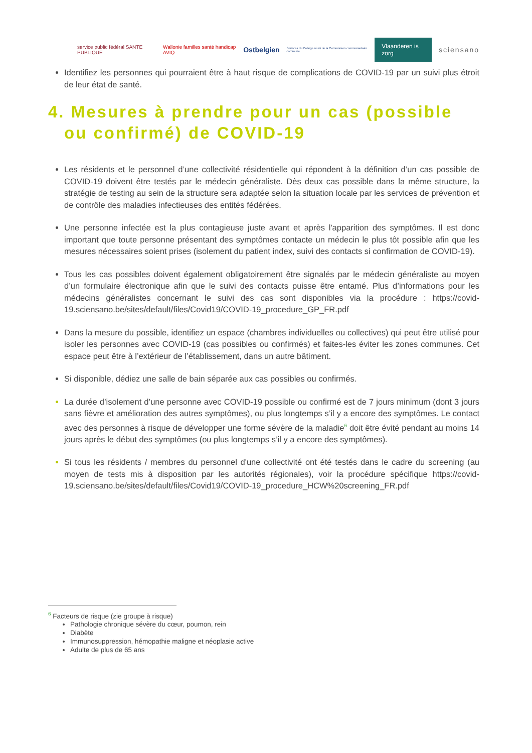service public fédéral SANTE PUBLIQUE Wallonie familles santé handicap AVIQ Ostbelgien Services du Collège réuni de la Commission communautaire commune Vlaanderen is zorg sciensano
Identifiez les personnes qui pourraient être à haut risque de complications de COVID-19 par un suivi plus étroit de leur état de santé.
4. Mesures à prendre pour un cas (possible ou confirmé) de COVID-19
Les résidents et le personnel d’une collectivité résidentielle qui répondent à la définition d’un cas possible de COVID-19 doivent être testés par le médecin généraliste. Dès deux cas possible dans la même structure, la stratégie de testing au sein de la structure sera adaptée selon la situation locale par les services de prévention et de contrôle des maladies infectieuses des entités fédérées.
Une personne infectée est la plus contagieuse juste avant et après l'apparition des symptômes. Il est donc important que toute personne présentant des symptômes contacte un médecin le plus tôt possible afin que les mesures nécessaires soient prises (isolement du patient index, suivi des contacts si confirmation de COVID-19).
Tous les cas possibles doivent également obligatoirement être signalés par le médecin généraliste au moyen d’un formulaire électronique afin que le suivi des contacts puisse être entamé. Plus d’informations pour les médecins généralistes concernant le suivi des cas sont disponibles via la procédure : https://covid-19.sciensano.be/sites/default/files/Covid19/COVID-19_procedure_GP_FR.pdf
Dans la mesure du possible, identifiez un espace (chambres individuelles ou collectives) qui peut être utilisé pour isoler les personnes avec COVID-19 (cas possibles ou confirmés) et faites-les éviter les zones communes. Cet espace peut être à l’extérieur de l’établissement, dans un autre bâtiment.
Si disponible, dédiez une salle de bain séparée aux cas possibles ou confirmés.
La durée d’isolement d’une personne avec COVID-19 possible ou confirmé est de 7 jours minimum (dont 3 jours sans fièvre et amélioration des autres symptômes), ou plus longtemps s’il y a encore des symptômes. Le contact avec des personnes à risque de développer une forme sévère de la maladie<sup>6</sup> doit être évité pendant au moins 14 jours après le début des symptômes (ou plus longtemps s’il y a encore des symptômes).
Si tous les résidents / membres du personnel d'une collectivité ont été testés dans le cadre du screening (au moyen de tests mis à disposition par les autorités régionales), voir la procédure spécifique https://covid-19.sciensano.be/sites/default/files/Covid19/COVID-19_procedure_HCW%20screening_FR.pdf
<sup>6</sup> Facteurs de risque (zie groupe à risque)
Pathologie chronique sévère du cœur, poumon, rein
Diabète
Immunosuppression, hémopathie maligne et néoplasie active
Adulte de plus de 65 ans